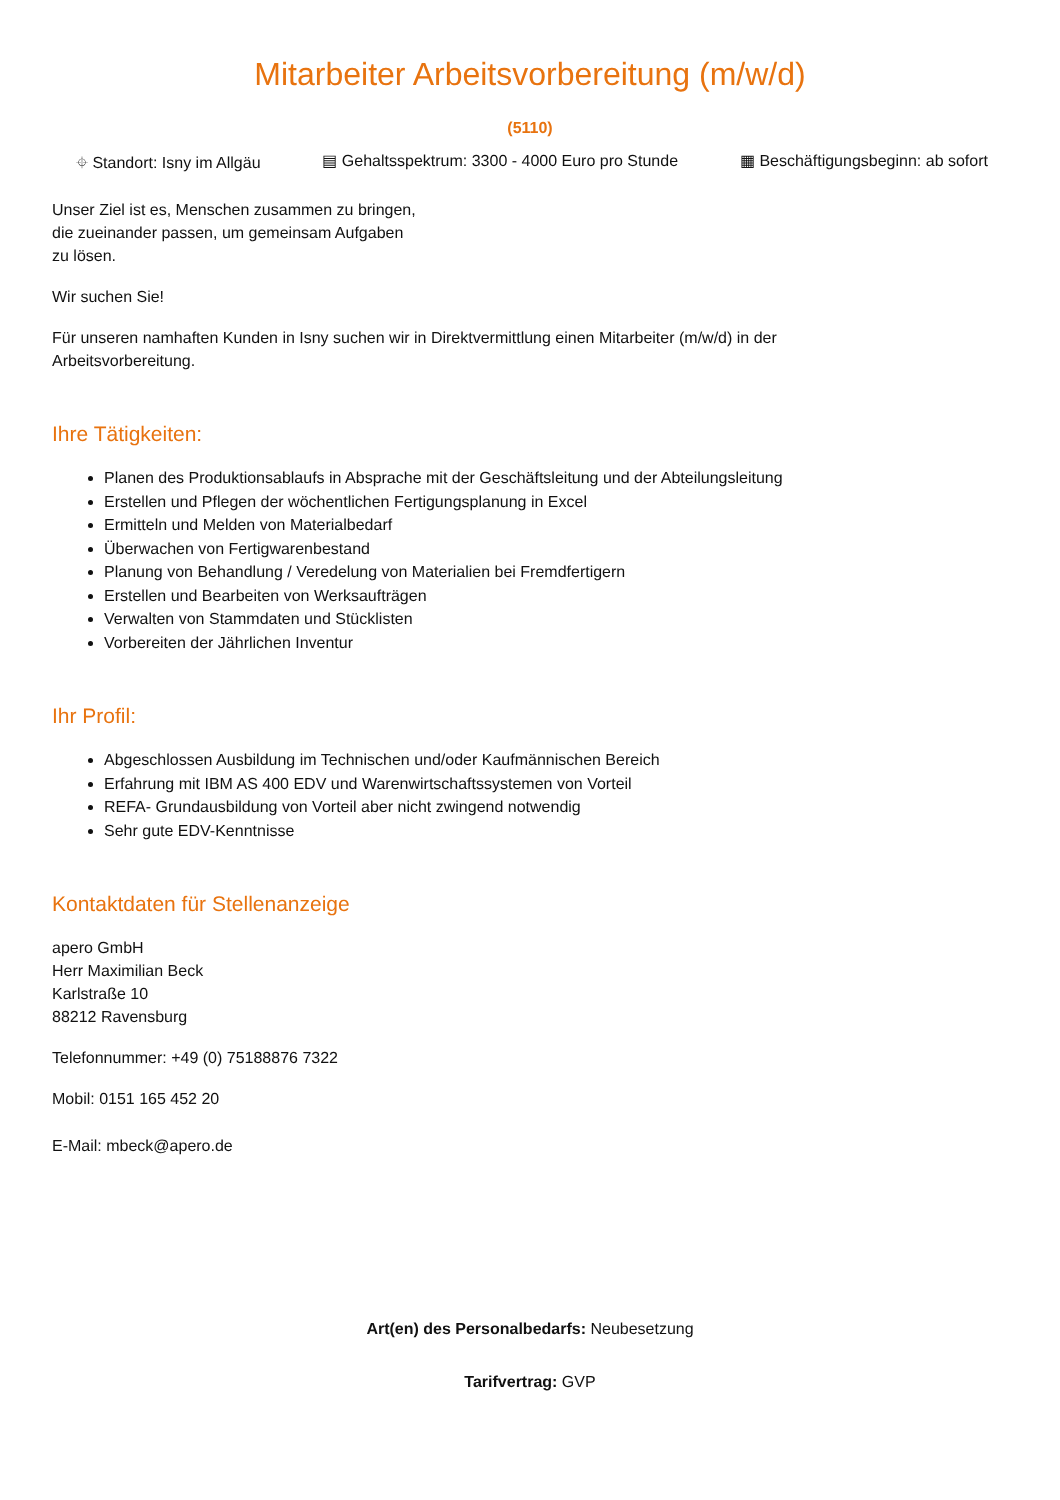Mitarbeiter Arbeitsvorbereitung (m/w/d)
(5110)
⌖ Standort: Isny im Allgäu ▤ Gehaltsspektrum: 3300 - 4000 Euro pro Stunde ▦ Beschäftigungsbeginn: ab sofort
Unser Ziel ist es, Menschen zusammen zu bringen,
die zueinander passen, um gemeinsam Aufgaben
zu lösen.
Wir suchen Sie!
Für unseren namhaften Kunden in Isny suchen wir in Direktvermittlung einen Mitarbeiter (m/w/d) in der
Arbeitsvorbereitung.
Ihre Tätigkeiten:
Planen des Produktionsablaufs in Absprache mit der Geschäftsleitung und der Abteilungsleitung
Erstellen und Pflegen der wöchentlichen Fertigungsplanung in Excel
Ermitteln und Melden von Materialbedarf
Überwachen von Fertigwarenbestand
Planung von Behandlung / Veredelung von Materialien bei Fremdfertigern
Erstellen und Bearbeiten von Werksaufträgen
Verwalten von Stammdaten und Stücklisten
Vorbereiten der Jährlichen Inventur
Ihr Profil:
Abgeschlossen Ausbildung im Technischen und/oder Kaufmännischen Bereich
Erfahrung mit IBM AS 400 EDV und Warenwirtschaftssystemen von Vorteil
REFA- Grundausbildung von Vorteil aber nicht zwingend notwendig
Sehr gute EDV-Kenntnisse
Kontaktdaten für Stellenanzeige
apero GmbH
Herr Maximilian Beck
Karlstraße 10
88212 Ravensburg
Telefonnummer: +49 (0) 75188876 7322
Mobil: 0151 165 452 20
E-Mail: mbeck@apero.de
Art(en) des Personalbedarfs: Neubesetzung
Tarifvertrag: GVP